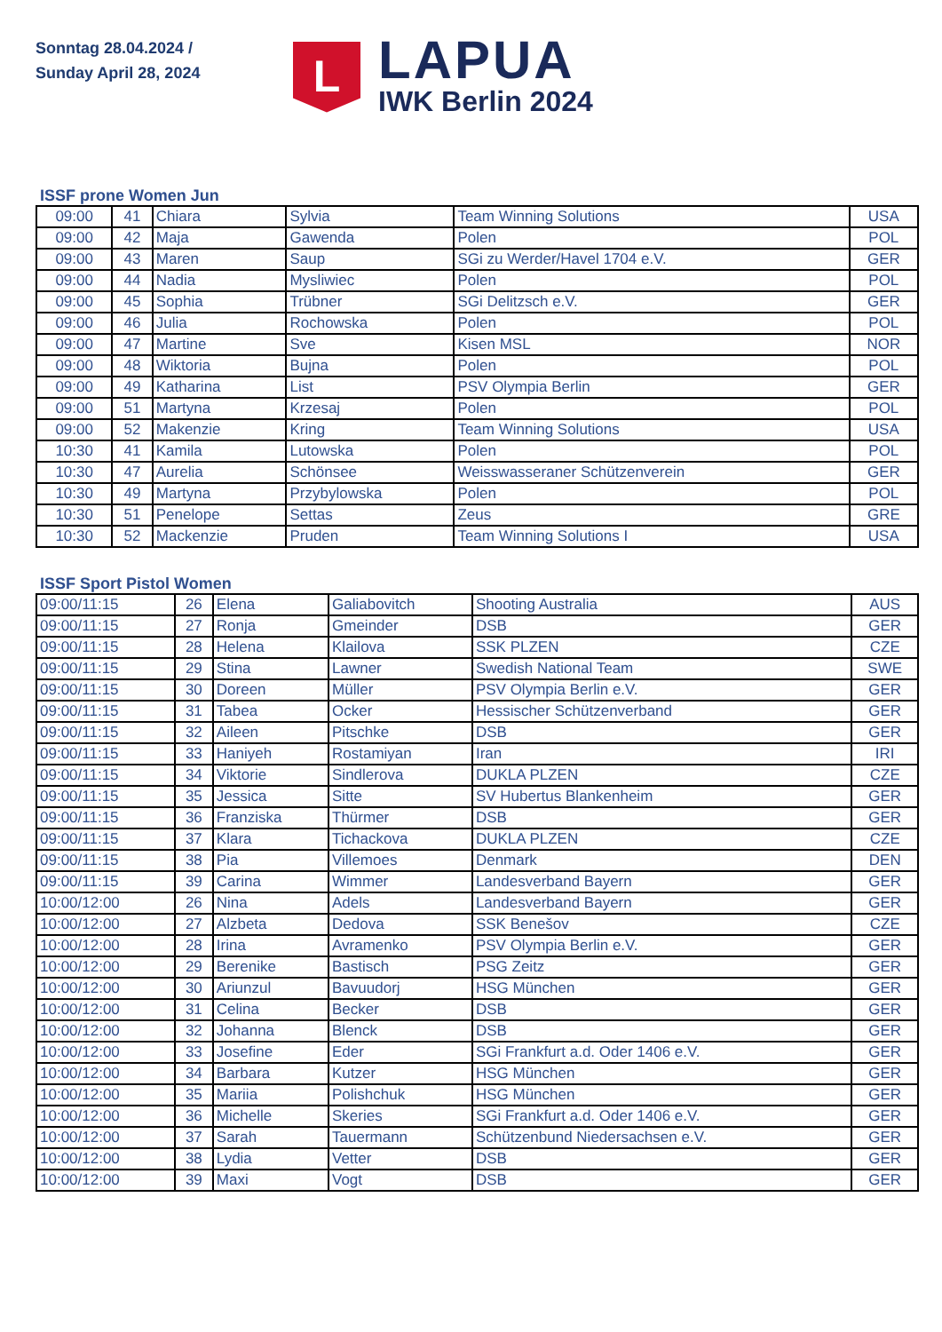Sonntag 28.04.2024 /
Sunday April 28, 2024
L
LAPUA
IWK Berlin 2024
ISSF prone Women Jun
| 09:00 | 41 | Chiara | Sylvia | Team Winning Solutions | USA |
| 09:00 | 42 | Maja | Gawenda | Polen | POL |
| 09:00 | 43 | Maren | Saup | SGi zu Werder/Havel 1704 e.V. | GER |
| 09:00 | 44 | Nadia | Mysliwiec | Polen | POL |
| 09:00 | 45 | Sophia | Trübner | SGi Delitzsch e.V. | GER |
| 09:00 | 46 | Julia | Rochowska | Polen | POL |
| 09:00 | 47 | Martine | Sve | Kisen MSL | NOR |
| 09:00 | 48 | Wiktoria | Bujna | Polen | POL |
| 09:00 | 49 | Katharina | List | PSV Olympia Berlin | GER |
| 09:00 | 51 | Martyna | Krzesaj | Polen | POL |
| 09:00 | 52 | Makenzie | Kring | Team Winning Solutions | USA |
| 10:30 | 41 | Kamila | Lutowska | Polen | POL |
| 10:30 | 47 | Aurelia | Schönsee | Weisswasseraner Schützenverein | GER |
| 10:30 | 49 | Martyna | Przybylowska | Polen | POL |
| 10:30 | 51 | Penelope | Settas | Zeus | GRE |
| 10:30 | 52 | Mackenzie | Pruden | Team Winning Solutions I | USA |
ISSF Sport Pistol Women
| 09:00/11:15 | 26 | Elena | Galiabovitch | Shooting Australia | AUS |
| 09:00/11:15 | 27 | Ronja | Gmeinder | DSB | GER |
| 09:00/11:15 | 28 | Helena | Klailova | SSK PLZEN | CZE |
| 09:00/11:15 | 29 | Stina | Lawner | Swedish National Team | SWE |
| 09:00/11:15 | 30 | Doreen | Müller | PSV Olympia Berlin e.V. | GER |
| 09:00/11:15 | 31 | Tabea | Ocker | Hessischer Schützenverband | GER |
| 09:00/11:15 | 32 | Aileen | Pitschke | DSB | GER |
| 09:00/11:15 | 33 | Haniyeh | Rostamiyan | Iran | IRI |
| 09:00/11:15 | 34 | Viktorie | Sindlerova | DUKLA PLZEN | CZE |
| 09:00/11:15 | 35 | Jessica | Sitte | SV Hubertus Blankenheim | GER |
| 09:00/11:15 | 36 | Franziska | Thürmer | DSB | GER |
| 09:00/11:15 | 37 | Klara | Tichackova | DUKLA PLZEN | CZE |
| 09:00/11:15 | 38 | Pia | Villemoes | Denmark | DEN |
| 09:00/11:15 | 39 | Carina | Wimmer | Landesverband Bayern | GER |
| 10:00/12:00 | 26 | Nina | Adels | Landesverband Bayern | GER |
| 10:00/12:00 | 27 | Alzbeta | Dedova | SSK Benešov | CZE |
| 10:00/12:00 | 28 | Irina | Avramenko | PSV Olympia Berlin e.V. | GER |
| 10:00/12:00 | 29 | Berenike | Bastisch | PSG Zeitz | GER |
| 10:00/12:00 | 30 | Ariunzul | Bavuudorj | HSG München | GER |
| 10:00/12:00 | 31 | Celina | Becker | DSB | GER |
| 10:00/12:00 | 32 | Johanna | Blenck | DSB | GER |
| 10:00/12:00 | 33 | Josefine | Eder | SGi Frankfurt a.d. Oder 1406 e.V. | GER |
| 10:00/12:00 | 34 | Barbara | Kutzer | HSG München | GER |
| 10:00/12:00 | 35 | Mariia | Polishchuk | HSG München | GER |
| 10:00/12:00 | 36 | Michelle | Skeries | SGi Frankfurt a.d. Oder 1406 e.V. | GER |
| 10:00/12:00 | 37 | Sarah | Tauermann | Schützenbund Niedersachsen e.V. | GER |
| 10:00/12:00 | 38 | Lydia | Vetter | DSB | GER |
| 10:00/12:00 | 39 | Maxi | Vogt | DSB | GER |